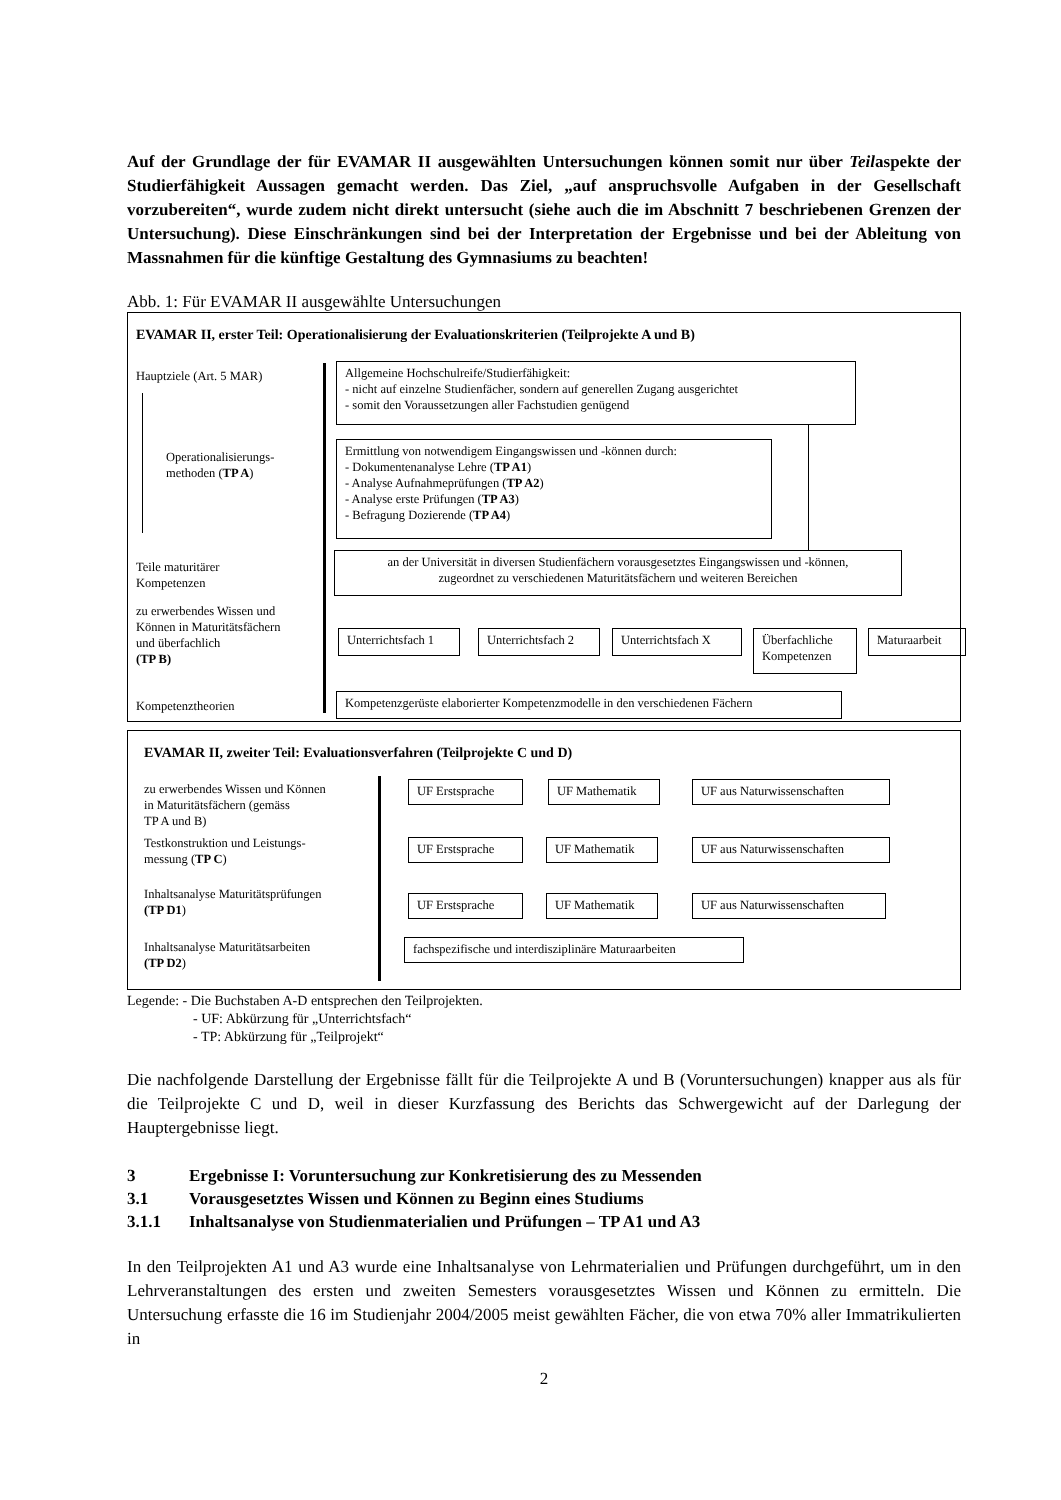Auf der Grundlage der für EVAMAR II ausgewählten Untersuchungen können somit nur über Teilaspekte der Studierfähigkeit Aussagen gemacht werden. Das Ziel, „auf anspruchsvolle Aufgaben in der Gesellschaft vorzubereiten“, wurde zudem nicht direkt untersucht (siehe auch die im Abschnitt 7 beschriebenen Grenzen der Untersuchung). Diese Einschränkungen sind bei der Interpretation der Ergebnisse und bei der Ableitung von Massnahmen für die künftige Gestaltung des Gymnasiums zu beachten!
Abb. 1: Für EVAMAR II ausgewählte Untersuchungen
EVAMAR II, erster Teil: Operationalisierung der Evaluationskriterien (Teilprojekte A und B)
Hauptziele (Art. 5 MAR)
Operationalisierungs-
methoden (TP A)
Teile maturitärer
Kompetenzen
zu erwerbendes Wissen und
Können in Maturitätsfächern
und überfachlich
(TP B)
Kompetenztheorien
Allgemeine Hochschulreife/Studierfähigkeit:
- nicht auf einzelne Studienfächer, sondern auf generellen Zugang ausgerichtet
- somit den Voraussetzungen aller Fachstudien genügend
Ermittlung von notwendigem Eingangswissen und -können durch:
- Dokumentenanalyse Lehre (TP A1)
- Analyse Aufnahmeprüfungen (TP A2)
- Analyse erste Prüfungen (TP A3)
- Befragung Dozierende (TP A4)
an der Universität in diversen Studienfächern vorausgesetztes Eingangswissen und -können,
zugeordnet zu verschiedenen Maturitätsfächern und weiteren Bereichen
Unterrichtsfach 1
Unterrichtsfach 2
Unterrichtsfach X
Überfachliche
Kompetenzen
Maturaarbeit
Kompetenzgerüste elaborierter Kompetenzmodelle in den verschiedenen Fächern
EVAMAR II, zweiter Teil: Evaluationsverfahren (Teilprojekte C und D)
zu erwerbendes Wissen und Können
in Maturitätsfächern (gemäss
TP A und B)
Testkonstruktion und Leistungs-
messung (TP C)
Inhaltsanalyse Maturitätsprüfungen
(TP D1)
Inhaltsanalyse Maturitätsarbeiten
(TP D2)
UF Erstsprache UF Mathematik UF aus Naturwissenschaften
UF Erstsprache UF Mathematik UF aus Naturwissenschaften
UF Erstsprache UF Mathematik
UF aus Naturwissenschaften
fachspezifische und interdisziplinäre Maturaarbeiten
Legende: - Die Buchstaben A-D entsprechen den Teilprojekten.
- UF: Abkürzung für „Unterrichtsfach“
- TP: Abkürzung für „Teilprojekt“
Die nachfolgende Darstellung der Ergebnisse fällt für die Teilprojekte A und B (Voruntersuchungen) knapper aus als für die Teilprojekte C und D, weil in dieser Kurzfassung des Berichts das Schwergewicht auf der Darlegung der Hauptergebnisse liegt.
3 Ergebnisse I: Voruntersuchung zur Konkretisierung des zu Messenden
3.1 Vorausgesetztes Wissen und Können zu Beginn eines Studiums
3.1.1 Inhaltsanalyse von Studienmaterialien und Prüfungen – TP A1 und A3
In den Teilprojekten A1 und A3 wurde eine Inhaltsanalyse von Lehrmaterialien und Prüfungen durchgeführt, um in den Lehrveranstaltungen des ersten und zweiten Semesters vorausgesetztes Wissen und Können zu ermitteln. Die Untersuchung erfasste die 16 im Studienjahr 2004/2005 meist gewählten Fächer, die von etwa 70% aller Immatrikulierten in
2